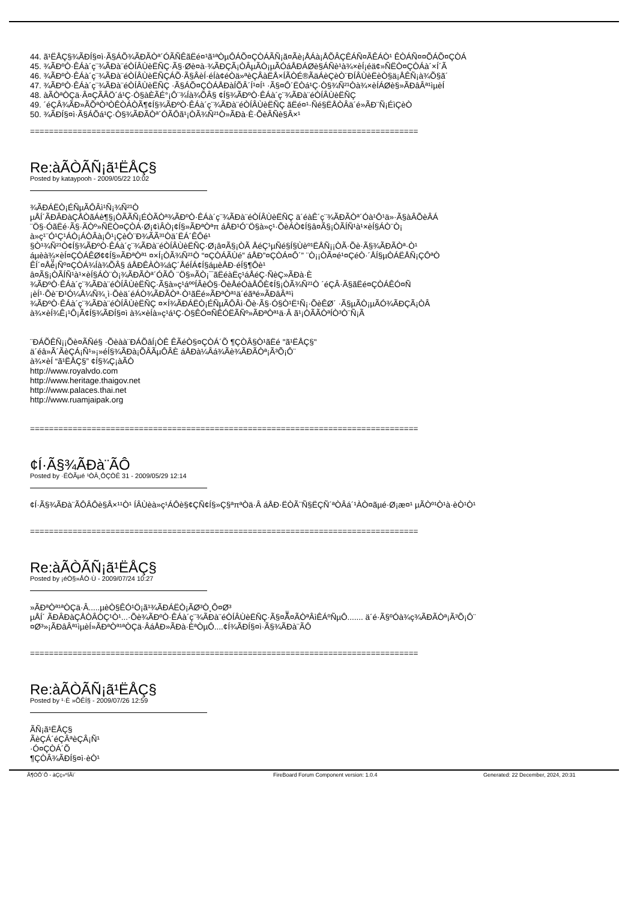44. ã¹ËÅÇ§¾ÃÐÍ§¤ì·Ã§ÁÕ¾ÃÐÃÒª´ÓÃÑÊãËé¤¹ã¹ªÒµÔÁÕ¤ÇÒÁÃÑ¡ã¤Ãè¡ÅÁà¡ÅÕÂÇÊÁÑ¤ÃÊÁÒ¹ ÊÒÁÑ¤¤ÕÁÕ¤ÇÒÁ
45. ¾ÃÐºÒ·ÊÁà´ç¨¾ÃÐà¨éÒÍÂÙèËÑÇ·Ã§·Øè¤à·¾ÃÐÇÃ¡ÒÂµÃÒ¡µÃÓáÅÐÁØè§ÁÑè¹à¾×èÍ¡éä¢»Ñ­ËÒ¤ÇÒÁà´×Í´Ã
46. ¾ÃÐºÒ·ÊÁà´ç¨¾ÃÐà¨éÒÍÂÙèËÑÇÁÕ·Ã§ÂèÍ·éÍà¢éÒä»ªèÇÂàËÅ×ÍÃÒÉ®ÃäÁèÇèÒ¨ÐÍÂÙèËèÒ§ä¡ÅÊÑ¡à¾Õ§ã´
47. ¾ÃÐºÒ·ÊÁà´ç¨¾ÃÐà¨éÒÍÂÙèËÑÇ ·Ã§ÁÕ¤ÇÒÁÅÐàÍÕÂ´Í¹¤Í¹ ·Ã§¤Ô´ËÒá¹Ç·Ò§¾Ñ²¹Òà¾×èÍÁØè§»ÃÐâÂª¹ìµèÍ
48. àÃÒªÒÇä·Â¤ÇÃÂÖ´á¹Ç·Ò§àÈÃÉ°¡Ô¨¾Íà¾ÕÂ§ ¢Í§¾ÃÐºÒ·ÊÁà´ç¨¾ÃÐà¨éÒÍÂÙèËÑÇ
49. ´éÇÂ¾ÃÐ»ÃÕªÒ³ÒÊÒÁÒÃ¶¢Í§¾ÃÐºÒ·ÊÁà´ç¨¾ÃÐà¨éÒÍÂÙèËÑÇ ãËé¤¹·Ñé§ËÅÒÂä´é»ÃÐ¨Ñ¡ÉìÇèÒ
50. ¾ÃÐÍ§¤ì·Ã§ÁÕá¹Ç·Ò§¾ÃÐÃÒª´ÓÃÔã¹¡ÒÃ¾Ñ²¹Ò»ÃÐà·È·ÕèÂÑè§Â×¹
==================================================================================
Re:àÃÒÃÑ¡ã¹ËÅÇ§
Posted by kataypooh - 2009/05/22 10:02
¾ÃÐÁËÒ¡ÉÑµÃÔÂì¹Ñ¡¾Ñ²¹Ò
µÅÍ´ÃÐÂÐàÇÅÒãÁè¶§¡ÒÃÃÑ¡ÉÒÃÒª¾ÃÐºÒ·ÊÁà´ç¨¾ÃÐà¨éÒÍÂÙèËÑÇ ä´éàÊ´ç¨¾ÃÐÃÒª´Óà¹Ô¹ä»·Ã§àÂÕèÂÁ
¨Ö§·ÓãËé·Ã§·ÃÒº»Ñ­ËÒ¤ÇÒÁ·Ø¡¢ìÂÒ¡¢Í§»ÃÐªÒªπ áÅÐ¹Ó¨Ö§à»ç¹·ÕèÁÒ¢Í§â¤Ã§¡ÒÃÍÑ¹à¹×èÍ§ÁÒ¨Ò¡
à»ç¹¨Ó¹Ç¹ÁÒ¡ÁÒÂà¡Ô¹¡ÇèÒ¨Ð¾ÃÃ³¹Òä´ËÁ´ÊÔé¹
§Ò¹¾Ñ²¹Ò¢Í§¾ÃÐºÒ·ÊÁà´ç¨¾ÃÐà¨éÒÍÂÙèËÑÇ·Ø¡â¤Ã§¡ÒÃ ÅéÇ¹µÑé§Í§Ùèº¹ËÅÑ¡¡ÒÃ·Õè·Ã§¾ÃÐÃÒª·Ò¹
áµèà¾×èÍ¤ÇÒÁÊØ¢¢Í§»ÃÐªÒª¹ ¤×Í¡ÒÃ¾Ñ²¹Ò “¤ÇÒÁÃÙé” áÅÐ”¤ÇÒÁ¤Ô´” ¨Ò¡¡ÒÃ¤é¹¤ÇéÒ·´ÅÍ§µÒÁËÅÑ¡ÇÔªÒ
ÊÍ´¤Åéͧ¡Ñº¤ÇÒÁ¾Íà¾ÕÂ§ áÅÐÊÀÒ¾áÇ´ÅéÍÁ¢Í§áµèÅÐ·éÍ§¶Ôè¹
â¤Ã§¡ÒÃÍÑ¹à¹×èÍ§ÁÒ¨Ò¡¾ÃÐÃÒª´ÓÃÔ ¨Ö§»ÃÒ¡¯ãËéàËç¹áÅéÇ·ÑèÇ»ÃÐà·È
¾ÃÐºÒ·ÊÁà´ç¨¾ÃÐà¨éÒÍÂÙèËÑÇ·Ã§à»ç¹áººÍÂèÒ§·ÕèÅéÓàÅÔÈ¢Í§¡ÒÃ¾Ñ²¹Ò ´éÇÂ·Ã§ãËé¤ÇÒÁÊÓ¤Ñ­
¡èÍ¹·Õè¨Ð¹Ó¼Å¼Ñ¾¸ì·Õèä´éÁÒ¾ÃÐÃÒª·Ò¹ãËé»ÃÐªÒª¹ä´éãªé»ÃÐâÂª¹ì
¾ÃÐºÒ·ÊÁà´ç¨¾ÃÐà¨éÒÍÂÙèËÑÇ ¤×Í¾ÃÐÁËÒ¡ÉÑµÃÔÂì·Õè·Ã§·Ó§Ò¹Ë¹Ñ¡·ÕèÊØ´ ·Ã§µÃÒ¡µÃÓ¾ÃÐÇÃ¡ÒÂ
à¾×èÍ¾Ê¡¹Ô¡Ã¢Í§¾ÃÐÍ§¤ì à¾×èÍà»ç¹á¹Ç·Ò§ÊÓ¤Ñ­ÊÓËÃÑº»ÃÐªÒª¹ä·Â ã¹¡ÒÃÃÒªÍÒ³Ò¨Ñ¡Ã
¨ÐÁÕÊÑ¡¡Õè¤ÃÑé§ ·Õèàà¨ÐÁÕâÍ¡ÒÊ ÊÃéÒ§¤ÇÒÁ´Õ ¶ÇÒÂ§Ò¹ãËé "ã¹ËÅÇ§"
ä´éâ»Ã´ÃèÇÁ¡Ñ¹»¡»éÍ§¾ÃÐà¡ÕÂÃµÔÂÈ áÅÐà¼Âá¾Ãè¾ÃÐÃÒª¡Ã³Õ¡Ô¨
à¾×èÍ “ã¹ËÅÇ§” ¢Í§¾Ç¡àÃÒ
http://www.royalvdo.com
http://www.heritage.thaigov.net
http://www.palaces.thai.net
http://www.ruamjaipak.org
==================================================================================
¢Í·Ã§¾ÃÐà¨ÃÔ­
Posted by ·ËÒÃµé ¹ÒÂ¸ÔÇÒÊ 31 - 2009/05/29 12:14
¢Í·Ã§¾ÃÐà¨ÃÔ­ÂÔè§Â×¹¹Ò¹ ÍÂÙèà»ç¹ÁÔè§¢ÇÑ­¢Í§»Ç§ªπªÒä·Â áÅÐ·ËÒÃ¨Ñ§ËÇÑ´ªÒÂá´¹ÀÒ¤ãµé·Ø¡æ¤¹ µÃÒº¹Ò¹à·èÒ¹Ò¹
==================================================================================
Re:àÃÒÃÑ¡ã¹ËÅÇ§
Posted by ¡éÒ§»ÅÒ·Ù - 2009/07/24 10:27
»ÃÐªÒª¹ªÒÇä·Â.....µèÒ§ÊÓ¹Ö¡ã¹¾ÃÐÁËÒ¡ÃØ³Ò¸Ô¤Ø³
µÅÍ´ ÃÐÂÐàÇÅÒÂÒÇ¹Ò¹...·Õè¾ÃÐºÒ·ÊÁà´ç¨¾ÃÐà¨éÒÍÂÙèËÑÇ·Ã§¤Ãͧ¤ÃÒªÂìÊÁºÑµÔ....... ä´é·Ã§ºÓà¾ç­¾ÃÐÃÒª¡Ã³Õ¡Ô¨
¤Ø³»¡ÃÐâÂª¹ìµèÍ»ÃÐªÒª¹ªÒÇä·ÂáÅÐ»ÃÐà·ÈªÒµÔ....¢Í¾ÃÐÍ§¤ì·Ã§¾ÃÐà¨ÃÔ­
==================================================================================
Re:àÃÒÃÑ¡ã¹ËÅÇ§
Posted by ¹·È »ÕÊÍ§ - 2009/07/26 12:59
ÃÑ¡ã¹ËÅÇ§
ÃèÇÁ´éÇÂªèÇÂ¡Ñ¹
·Ó¤ÇÒÁ´Õ
¶ÇÒÂ¾ÃÐÍ§¤ì·èÒ¹
Ã¶ÓÕ´Õ - àÇç»ºÍÃì´ FireBoard Forum Component version: 1.0.4 Generated: 22 December, 2024, 20:31